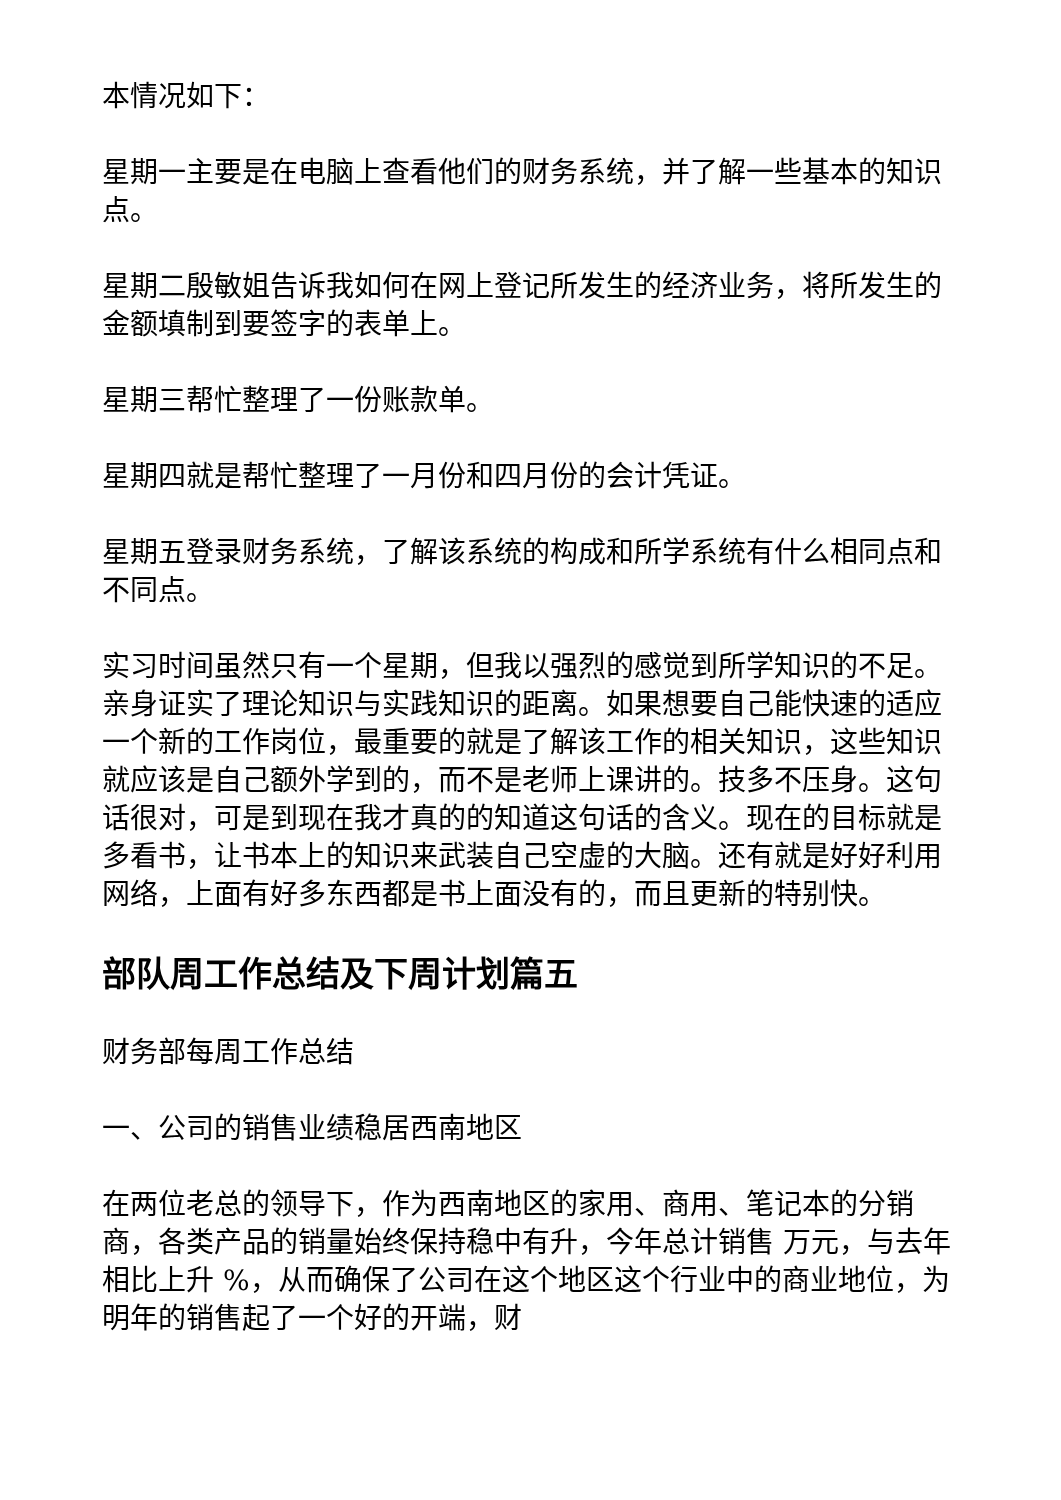本情况如下：
星期一主要是在电脑上查看他们的财务系统，并了解一些基本的知识点。
星期二殷敏姐告诉我如何在网上登记所发生的经济业务，将所发生的金额填制到要签字的表单上。
星期三帮忙整理了一份账款单。
星期四就是帮忙整理了一月份和四月份的会计凭证。
星期五登录财务系统，了解该系统的构成和所学系统有什么相同点和不同点。
实习时间虽然只有一个星期，但我以强烈的感觉到所学知识的不足。亲身证实了理论知识与实践知识的距离。如果想要自己能快速的适应一个新的工作岗位，最重要的就是了解该工作的相关知识，这些知识就应该是自己额外学到的，而不是老师上课讲的。技多不压身。这句话很对，可是到现在我才真的的知道这句话的含义。现在的目标就是多看书，让书本上的知识来武装自己空虚的大脑。还有就是好好利用网络，上面有好多东西都是书上面没有的，而且更新的特别快。
部队周工作总结及下周计划篇五
财务部每周工作总结
一、公司的销售业绩稳居西南地区
在两位老总的领导下，作为西南地区的家用、商用、笔记本的分销商，各类产品的销量始终保持稳中有升，今年总计销售 万元，与去年相比上升 %，从而确保了公司在这个地区这个行业中的商业地位，为明年的销售起了一个好的开端，财